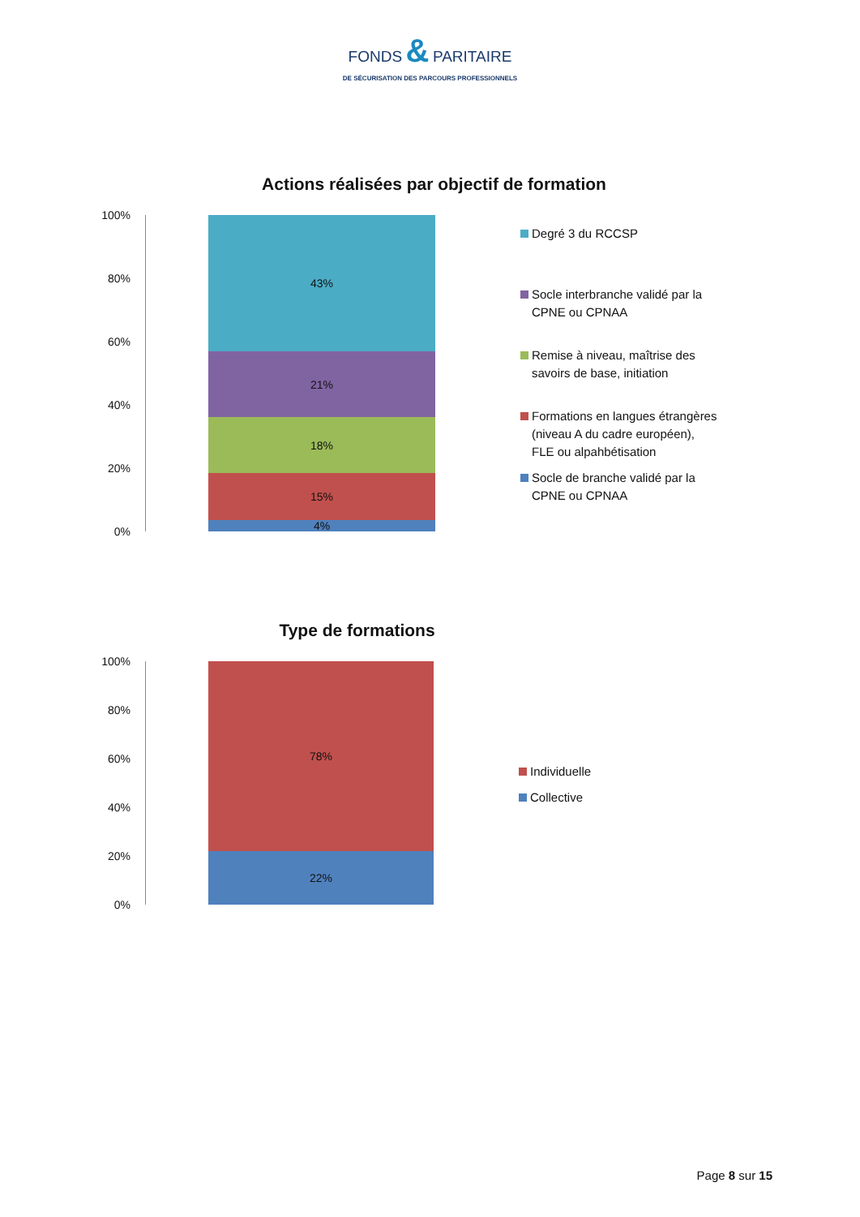FONDS & PARITAIRE
DE SÉCURISATION DES PARCOURS PROFESSIONNELS
Actions réalisées par objectif de formation
100%
80%
60%
40%
20%
0%
43%
21%
18%
15%
4%
Degré 3 du RCCSP
Socle interbranche validé par la
CPNE ou CPNAA
Remise à niveau, maîtrise des
savoirs de base, initiation
Formations en langues étrangères
(niveau A du cadre européen),
FLE ou alpahbétisation
Socle de branche validé par la
CPNE ou CPNAA
Type de formations
100%
80%
60%
40%
20%
0%
78%
22%
Individuelle
Collective
Page 8 sur 15